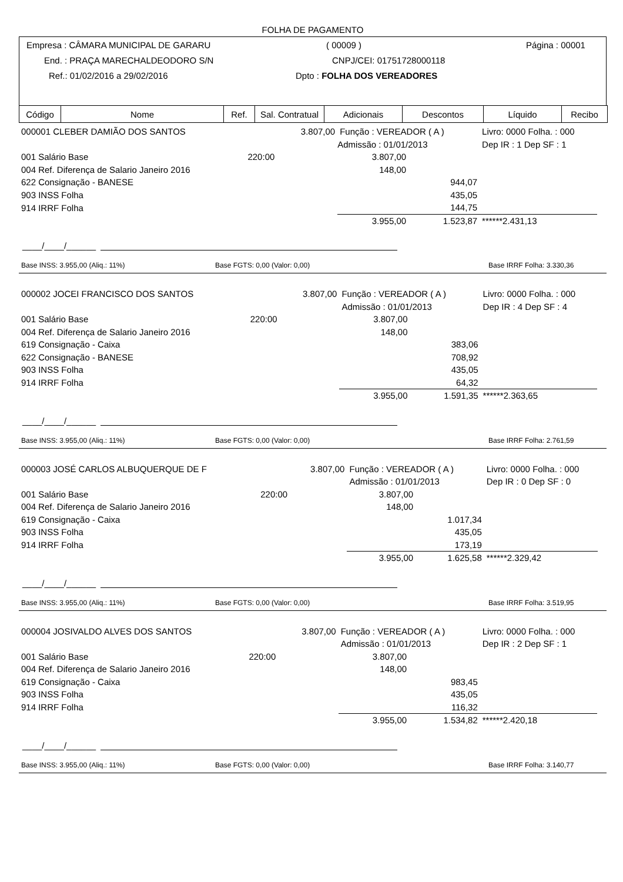FOLHA DE PAGAMENTO
Empresa : CÂMARA MUNICIPAL DE GARARU ( 00009 ) Página : 00001
End. : PRAÇA MARECHALDEODORO S/N CNPJ/CEI: 01751728000118
Ref.: 01/02/2016 a 29/02/2016 Dpto : FOLHA DOS VEREADORES
| Código | Nome | Ref. | Sal. Contratual | Adicionais | Descontos | Líquido | Recibo |
| --- | --- | --- | --- | --- | --- | --- | --- |
| 000001 CLEBER DAMIÃO DOS SANTOS | | 3.807,00 | Função : VEREADOR ( A ) | | Livro: 0000 Folha. : 000 | |
| | | | Admissão : 01/01/2013 | | Dep IR : 1 Dep SF : 1 | |
| 001 Salário Base | 220:00 | | 3.807,00 | | | |
| 004 Ref. Diferença de Salario Janeiro 2016 | | | 148,00 | | | |
| 622 Consignação - BANESE | | | | 944,07 | | |
| 903 INSS Folha | | | | 435,05 | | |
| 914 IRRF Folha | | | | 144,75 | | |
| | | | 3.955,00 | 1.523,87 | ******2.431,13 | |
____/____/______
Base INSS: 3.955,00 (Aliq.: 11%) Base FGTS: 0,00 (Valor: 0,00) Base IRRF Folha: 3.330,36
| 000002 JOCEI FRANCISCO DOS SANTOS | | 3.807,00 | Função : VEREADOR ( A ) | | Livro: 0000 Folha. : 000 | |
| | | | Admissão : 01/01/2013 | | Dep IR : 4 Dep SF : 4 | |
| 001 Salário Base | 220:00 | | 3.807,00 | | | |
| 004 Ref. Diferença de Salario Janeiro 2016 | | | 148,00 | | | |
| 619 Consignação - Caixa | | | | 383,06 | | |
| 622 Consignação - BANESE | | | | 708,92 | | |
| 903 INSS Folha | | | | 435,05 | | |
| 914 IRRF Folha | | | | 64,32 | | |
| | | | 3.955,00 | 1.591,35 | ******2.363,65 | |
____/____/______
Base INSS: 3.955,00 (Aliq.: 11%) Base FGTS: 0,00 (Valor: 0,00) Base IRRF Folha: 2.761,59
| 000003 JOSÉ CARLOS ALBUQUERQUE DE F | | 3.807,00 | Função : VEREADOR ( A ) | | Livro: 0000 Folha. : 000 | |
| | | | Admissão : 01/01/2013 | | Dep IR : 0 Dep SF : 0 | |
| 001 Salário Base | 220:00 | | 3.807,00 | | | |
| 004 Ref. Diferença de Salario Janeiro 2016 | | | 148,00 | | | |
| 619 Consignação - Caixa | | | | 1.017,34 | | |
| 903 INSS Folha | | | | 435,05 | | |
| 914 IRRF Folha | | | | 173,19 | | |
| | | | 3.955,00 | 1.625,58 | ******2.329,42 | |
____/____/______
Base INSS: 3.955,00 (Aliq.: 11%) Base FGTS: 0,00 (Valor: 0,00) Base IRRF Folha: 3.519,95
| 000004 JOSIVALDO ALVES DOS SANTOS | | 3.807,00 | Função : VEREADOR ( A ) | | Livro: 0000 Folha. : 000 | |
| | | | Admissão : 01/01/2013 | | Dep IR : 2 Dep SF : 1 | |
| 001 Salário Base | 220:00 | | 3.807,00 | | | |
| 004 Ref. Diferença de Salario Janeiro 2016 | | | 148,00 | | | |
| 619 Consignação - Caixa | | | | 983,45 | | |
| 903 INSS Folha | | | | 435,05 | | |
| 914 IRRF Folha | | | | 116,32 | | |
| | | | 3.955,00 | 1.534,82 | ******2.420,18 | |
____/____/______
Base INSS: 3.955,00 (Aliq.: 11%) Base FGTS: 0,00 (Valor: 0,00) Base IRRF Folha: 3.140,77